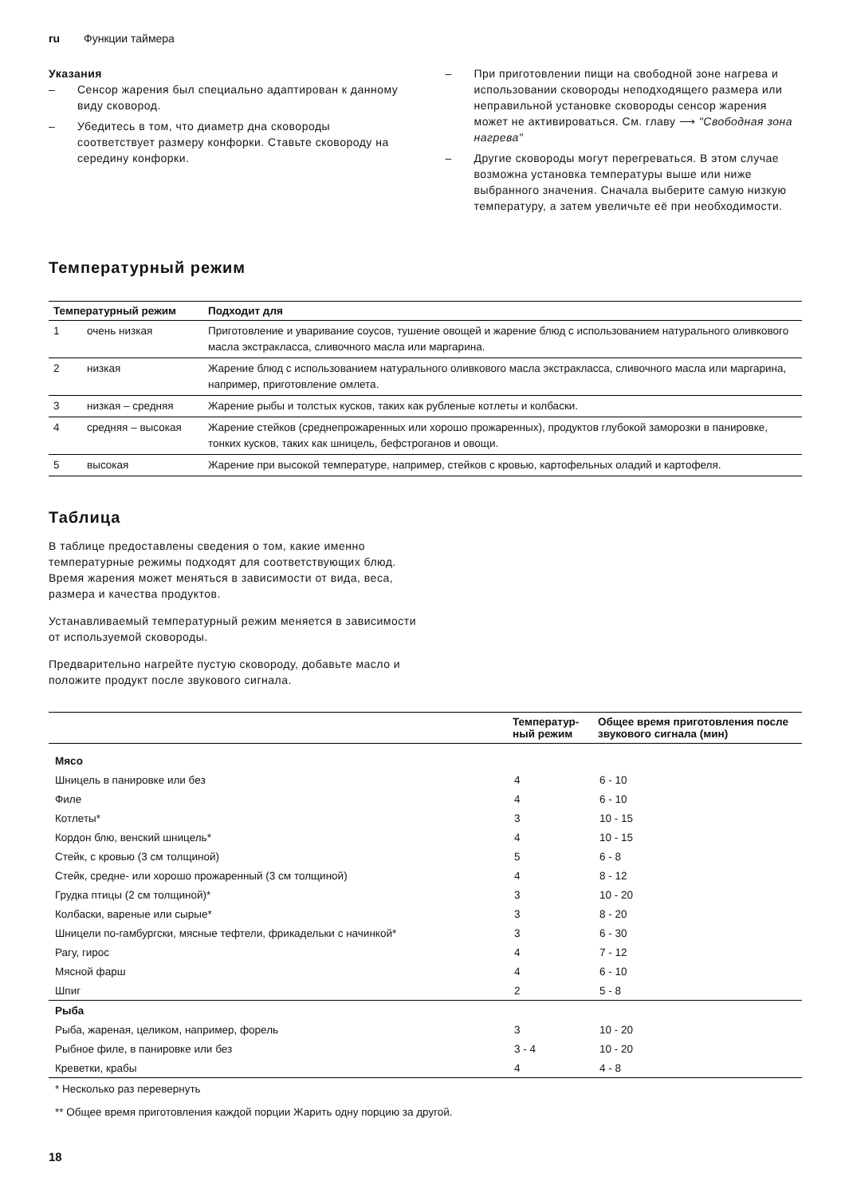ru Функции таймера
Указания
– Сенсор жарения был специально адаптирован к данному виду сковород.
– Убедитесь в том, что диаметр дна сковороды соответствует размеру конфорки. Ставьте сковороду на середину конфорки.
– При приготовлении пищи на свободной зоне нагрева и использовании сковороды неподходящего размера или неправильной установке сковороды сенсор жарения может не активироваться. См. главу ⟶ "Свободная зона нагрева"
– Другие сковороды могут перегреваться. В этом случае возможна установка температуры выше или ниже выбранного значения. Сначала выберите самую низкую температуру, а затем увеличьте её при необходимости.
Температурный режим
| Температурный режим | | Подходит для |
| --- | --- | --- |
| 1 | очень низкая | Приготовление и уваривание соусов, тушение овощей и жарение блюд с использованием натурального оливкового масла экстракласса, сливочного масла или маргарина. |
| 2 | низкая | Жарение блюд с использованием натурального оливкового масла экстракласса, сливочного масла или маргарина, например, приготовление омлета. |
| 3 | низкая – средняя | Жарение рыбы и толстых кусков, таких как рубленые котлеты и колбаски. |
| 4 | средняя – высокая | Жарение стейков (среднепрожаренных или хорошо прожаренных), продуктов глубокой заморозки в панировке, тонких кусков, таких как шницель, бефстроганов и овощи. |
| 5 | высокая | Жарение при высокой температуре, например, стейков с кровью, картофельных оладий и картофеля. |
Таблица
В таблице предоставлены сведения о том, какие именно температурные режимы подходят для соответствующих блюд. Время жарения может меняться в зависимости от вида, веса, размера и качества продуктов.
Устанавливаемый температурный режим меняется в зависимости от используемой сковороды.
Предварительно нагрейте пустую сковороду, добавьте масло и положите продукт после звукового сигнала.
| | Температур- ный режим | Общее время приготовления после звукового сигнала (мин) |
| --- | --- | --- |
| Мясо | | |
| Шницель в панировке или без | 4 | 6 - 10 |
| Филе | 4 | 6 - 10 |
| Котлеты* | 3 | 10 - 15 |
| Кордон блю, венский шницель* | 4 | 10 - 15 |
| Стейк, с кровью (3 см толщиной) | 5 | 6 - 8 |
| Стейк, средне- или хорошо прожаренный (3 см толщиной) | 4 | 8 - 12 |
| Грудка птицы (2 см толщиной)* | 3 | 10 - 20 |
| Колбаски, вареные или сырые* | 3 | 8 - 20 |
| Шницели по-гамбургски, мясные тефтели, фрикадельки с начинкой* | 3 | 6 - 30 |
| Рагу, гирос | 4 | 7 - 12 |
| Мясной фарш | 4 | 6 - 10 |
| Шпиг | 2 | 5 - 8 |
| Рыба | | |
| Рыба, жареная, целиком, например, форель | 3 | 10 - 20 |
| Рыбное филе, в панировке или без | 3 - 4 | 10 - 20 |
| Креветки, крабы | 4 | 4 - 8 |
* Несколько раз перевернуть
** Общее время приготовления каждой порции Жарить одну порцию за другой.
18